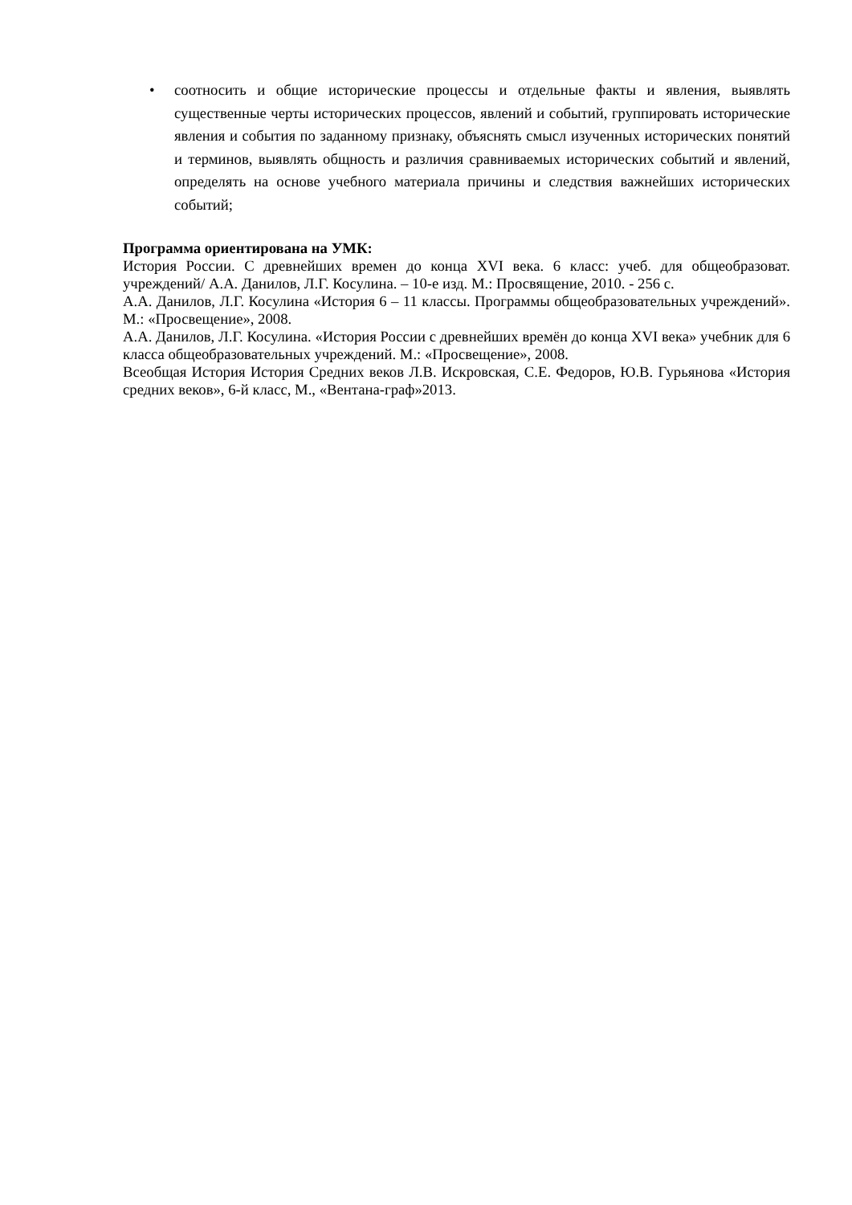• соотносить и общие исторические процессы и отдельные факты и явления, выявлять существенные черты исторических процессов, явлений и событий, группировать исторические явления и события по заданному признаку, объяснять смысл изученных исторических понятий и терминов, выявлять общность и различия сравниваемых исторических событий и явлений, определять на основе учебного материала причины и следствия важнейших исторических событий;
Программа ориентирована на УМК:
История России. С древнейших времен до конца XVI века. 6 класс: учеб. для общеобразоват. учреждений/ А.А. Данилов, Л.Г. Косулина. – 10-е изд. М.: Просвящение, 2010. - 256 с.
А.А. Данилов, Л.Г. Косулина «История 6 – 11 классы. Программы общеобразовательных учреждений». М.: «Просвещение», 2008.
А.А. Данилов, Л.Г. Косулина. «История России с древнейших времён до конца XVI века» учебник для 6 класса общеобразовательных учреждений. М.: «Просвещение», 2008.
Всеобщая История История Средних веков Л.В. Искровская, С.Е. Федоров, Ю.В. Гурьянова «История средних веков», 6-й класс, М., «Вентана-граф»2013.